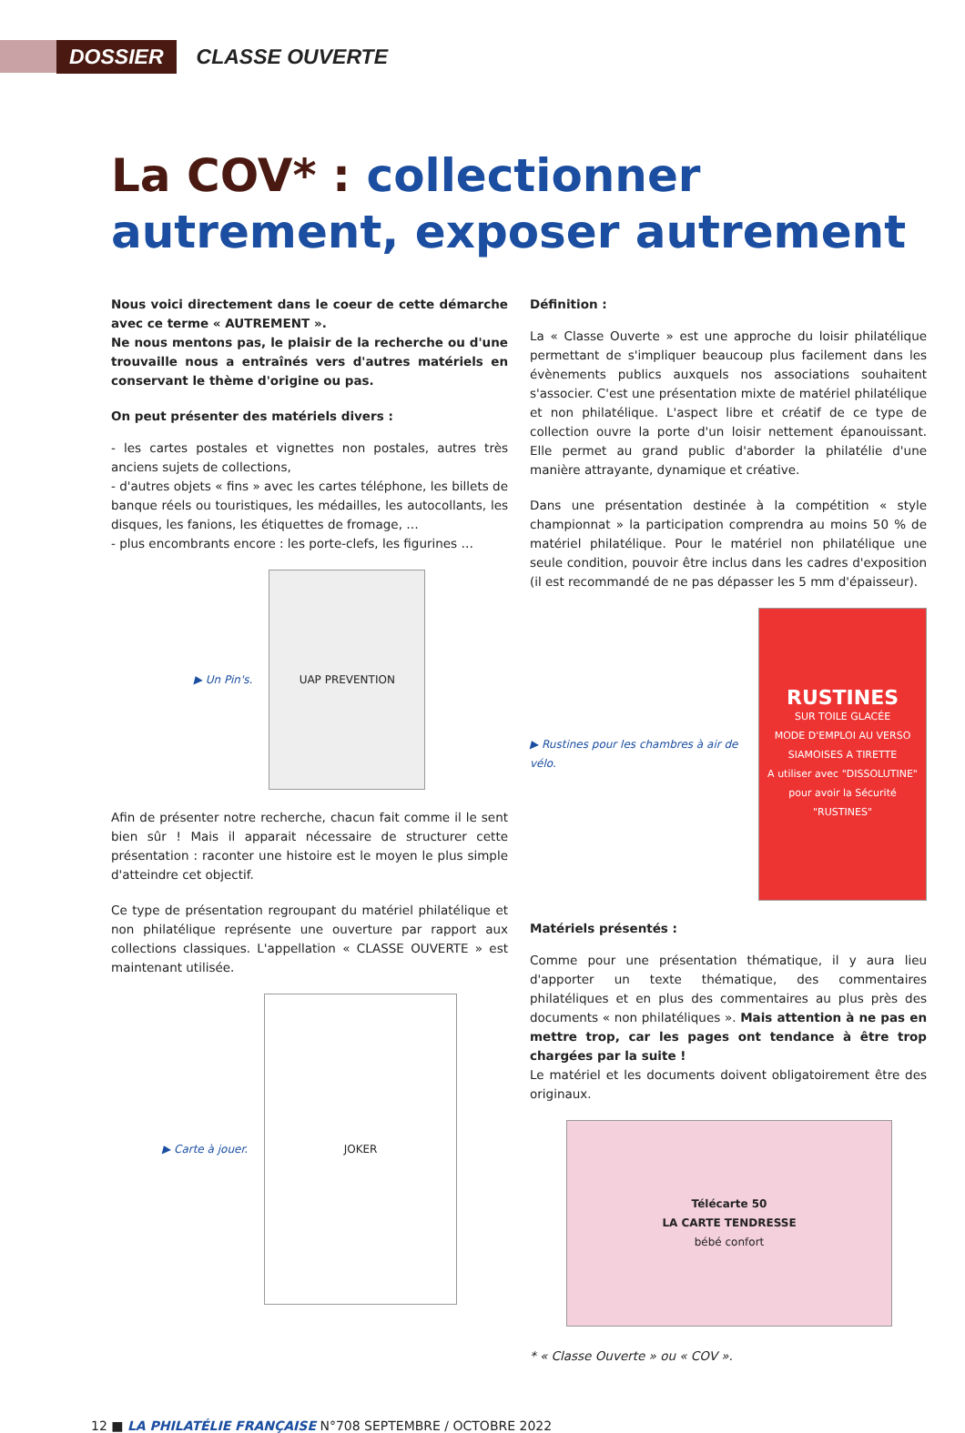DOSSIER
CLASSE OUVERTE
La COV* : collectionner autrement, exposer autrement
Nous voici directement dans le coeur de cette démarche avec ce terme « AUTREMENT ».
Ne nous mentons pas, le plaisir de la recherche ou d'une trouvaille nous a entraînés vers d'autres matériels en conservant le thème d'origine ou pas.
On peut présenter des matériels divers :
- les cartes postales et vignettes non postales, autres très anciens sujets de collections,
- d'autres objets « fins » avec les cartes téléphone, les billets de banque réels ou touristiques, les médailles, les autocollants, les disques, les fanions, les étiquettes de fromage, …
- plus encombrants encore : les porte-clefs, les figurines …
▶ Un Pin's.
UAP PREVENTION
Afin de présenter notre recherche, chacun fait comme il le sent bien sûr ! Mais il apparait nécessaire de structurer cette présentation : raconter une histoire est le moyen le plus simple d'atteindre cet objectif.
Ce type de présentation regroupant du matériel philatélique et non philatélique représente une ouverture par rapport aux collections classiques. L'appellation « CLASSE OUVERTE » est maintenant utilisée.
▶ Carte à jouer.
JOKER
Définition :
La « Classe Ouverte » est une approche du loisir philatélique permettant de s'impliquer beaucoup plus facilement dans les évènements publics auxquels nos associations souhaitent s'associer. C'est une présentation mixte de matériel philatélique et non philatélique. L'aspect libre et créatif de ce type de collection ouvre la porte d'un loisir nettement épanouissant. Elle permet au grand public d'aborder la philatélie d'une manière attrayante, dynamique et créative.
Dans une présentation destinée à la compétition « style championnat » la participation comprendra au moins 50 % de matériel philatélique. Pour le matériel non philatélique une seule condition, pouvoir être inclus dans les cadres d'exposition (il est recommandé de ne pas dépasser les 5 mm d'épaisseur).
▶ Rustines pour les chambres à air de vélo.
RUSTINES
SUR TOILE GLACÉE
MODE D'EMPLOI AU VERSO
SIAMOISES A TIRETTE
A utiliser avec "DISSOLUTINE" pour avoir la Sécurité "RUSTINES"
Matériels présentés :
Comme pour une présentation thématique, il y aura lieu d'apporter un texte thématique, des commentaires philatéliques et en plus des commentaires au plus près des documents « non philatéliques ». Mais attention à ne pas en mettre trop, car les pages ont tendance à être trop chargées par la suite !
Le matériel et les documents doivent obligatoirement être des originaux.
Télécarte 50
LA CARTE TENDRESSE
bébé confort
* « Classe Ouverte » ou « COV ».
12 ■ LA PHILATÉLIE FRANÇAISE N°708 SEPTEMBRE / OCTOBRE 2022